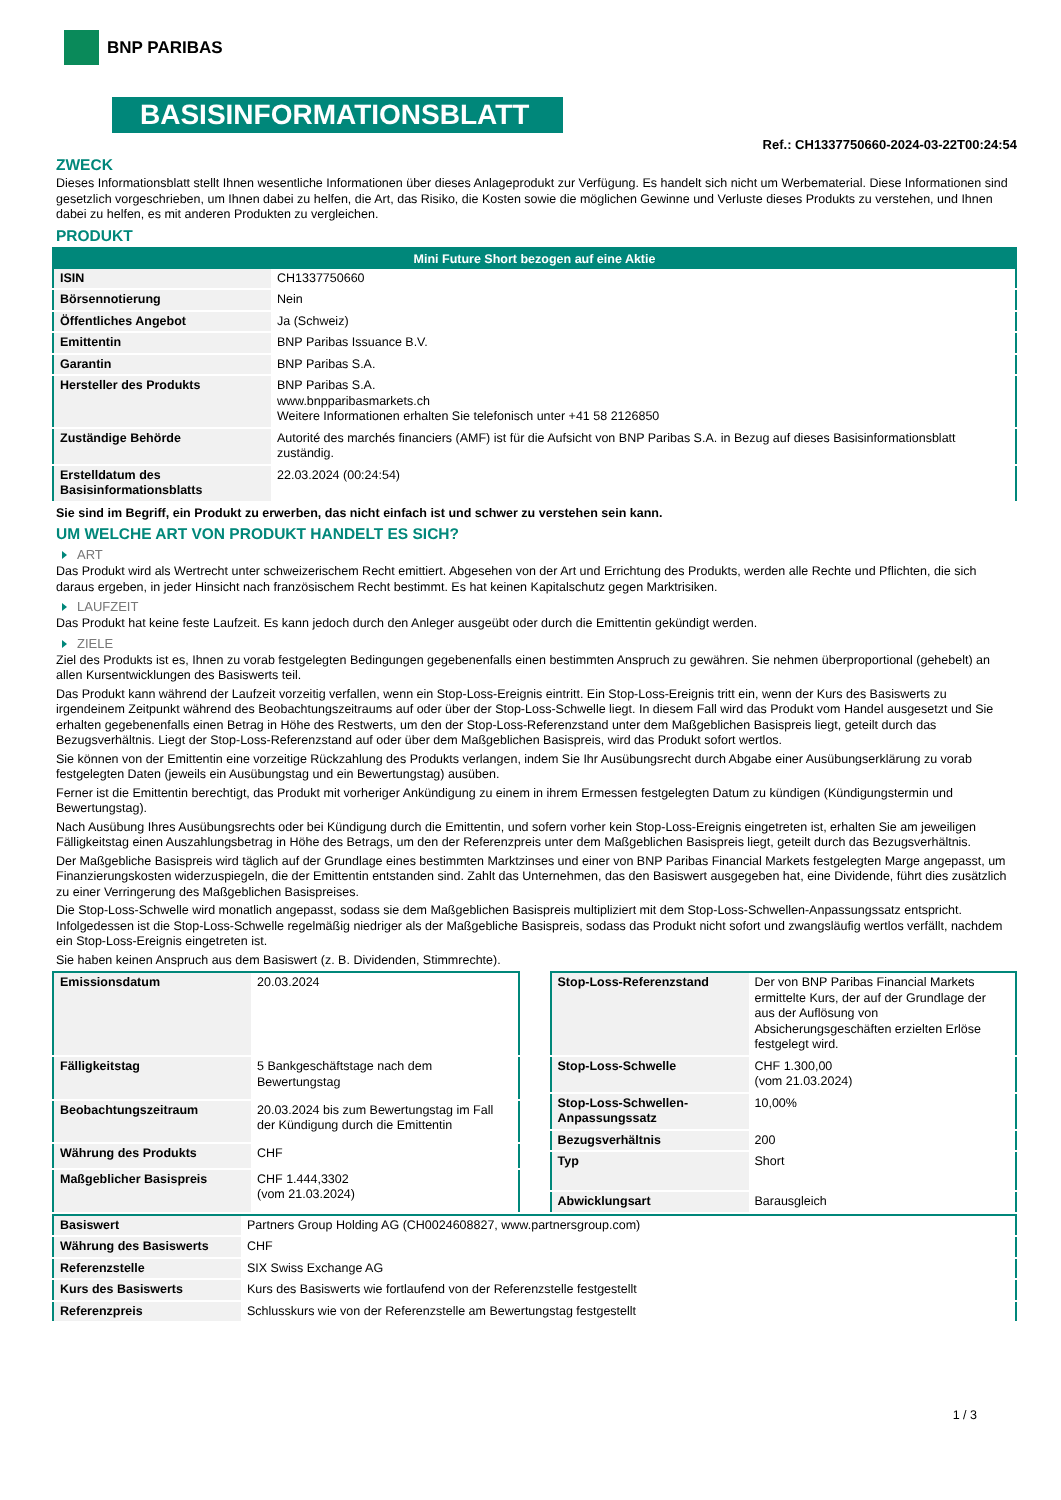BNP PARIBAS
BASISINFORMATIONSBLATT
Ref.: CH1337750660-2024-03-22T00:24:54
ZWECK
Dieses Informationsblatt stellt Ihnen wesentliche Informationen über dieses Anlageprodukt zur Verfügung. Es handelt sich nicht um Werbematerial. Diese Informationen sind gesetzlich vorgeschrieben, um Ihnen dabei zu helfen, die Art, das Risiko, die Kosten sowie die möglichen Gewinne und Verluste dieses Produkts zu verstehen, und Ihnen dabei zu helfen, es mit anderen Produkten zu vergleichen.
PRODUKT
| Mini Future Short bezogen auf eine Aktie | |
| --- | --- |
| ISIN | CH1337750660 |
| Börsennotierung | Nein |
| Öffentliches Angebot | Ja (Schweiz) |
| Emittentin | BNP Paribas Issuance B.V. |
| Garantin | BNP Paribas S.A. |
| Hersteller des Produkts | BNP Paribas S.A. www.bnpparibasmarkets.ch Weitere Informationen erhalten Sie telefonisch unter +41 58 2126850 |
| Zuständige Behörde | Autorité des marchés financiers (AMF) ist für die Aufsicht von BNP Paribas S.A. in Bezug auf dieses Basisinformationsblatt zuständig. |
| Erstelldatum des Basisinformationsblatts | 22.03.2024 (00:24:54) |
Sie sind im Begriff, ein Produkt zu erwerben, das nicht einfach ist und schwer zu verstehen sein kann.
UM WELCHE ART VON PRODUKT HANDELT ES SICH?
ART
Das Produkt wird als Wertrecht unter schweizerischem Recht emittiert. Abgesehen von der Art und Errichtung des Produkts, werden alle Rechte und Pflichten, die sich daraus ergeben, in jeder Hinsicht nach französischem Recht bestimmt. Es hat keinen Kapitalschutz gegen Marktrisiken.
LAUFZEIT
Das Produkt hat keine feste Laufzeit. Es kann jedoch durch den Anleger ausgeübt oder durch die Emittentin gekündigt werden.
ZIELE
Ziel des Produkts ist es, Ihnen zu vorab festgelegten Bedingungen gegebenenfalls einen bestimmten Anspruch zu gewähren. Sie nehmen überproportional (gehebelt) an allen Kursentwicklungen des Basiswerts teil.
Das Produkt kann während der Laufzeit vorzeitig verfallen, wenn ein Stop-Loss-Ereignis eintritt. Ein Stop-Loss-Ereignis tritt ein, wenn der Kurs des Basiswerts zu irgendeinem Zeitpunkt während des Beobachtungszeitraums auf oder über der Stop-Loss-Schwelle liegt. In diesem Fall wird das Produkt vom Handel ausgesetzt und Sie erhalten gegebenenfalls einen Betrag in Höhe des Restwerts, um den der Stop-Loss-Referenzstand unter dem Maßgeblichen Basispreis liegt, geteilt durch das Bezugsverhältnis. Liegt der Stop-Loss-Referenzstand auf oder über dem Maßgeblichen Basispreis, wird das Produkt sofort wertlos.
Sie können von der Emittentin eine vorzeitige Rückzahlung des Produkts verlangen, indem Sie Ihr Ausübungsrecht durch Abgabe einer Ausübungserklärung zu vorab festgelegten Daten (jeweils ein Ausübungstag und ein Bewertungstag) ausüben.
Ferner ist die Emittentin berechtigt, das Produkt mit vorheriger Ankündigung zu einem in ihrem Ermessen festgelegten Datum zu kündigen (Kündigungstermin und Bewertungstag).
Nach Ausübung Ihres Ausübungsrechts oder bei Kündigung durch die Emittentin, und sofern vorher kein Stop-Loss-Ereignis eingetreten ist, erhalten Sie am jeweiligen Fälligkeitstag einen Auszahlungsbetrag in Höhe des Betrags, um den der Referenzpreis unter dem Maßgeblichen Basispreis liegt, geteilt durch das Bezugsverhältnis.
Der Maßgebliche Basispreis wird täglich auf der Grundlage eines bestimmten Marktzinses und einer von BNP Paribas Financial Markets festgelegten Marge angepasst, um Finanzierungskosten widerzuspiegeln, die der Emittentin entstanden sind. Zahlt das Unternehmen, das den Basiswert ausgegeben hat, eine Dividende, führt dies zusätzlich zu einer Verringerung des Maßgeblichen Basispreises.
Die Stop-Loss-Schwelle wird monatlich angepasst, sodass sie dem Maßgeblichen Basispreis multipliziert mit dem Stop-Loss-Schwellen-Anpassungssatz entspricht. Infolgedessen ist die Stop-Loss-Schwelle regelmäßig niedriger als der Maßgebliche Basispreis, sodass das Produkt nicht sofort und zwangsläufig wertlos verfällt, nachdem ein Stop-Loss-Ereignis eingetreten ist.
Sie haben keinen Anspruch aus dem Basiswert (z. B. Dividenden, Stimmrechte).
| Emissionsdatum | 20.03.2024 |
| Fälligkeitstag | 5 Bankgeschäftstage nach dem Bewertungstag |
| Beobachtungszeitraum | 20.03.2024 bis zum Bewertungstag im Fall der Kündigung durch die Emittentin |
| Währung des Produkts | CHF |
| Maßgeblicher Basispreis | CHF 1.444,3302 (vom 21.03.2024) |
| Stop-Loss-Referenzstand | Der von BNP Paribas Financial Markets ermittelte Kurs, der auf der Grundlage der aus der Auflösung von Absicherungsgeschäften erzielten Erlöse festgelegt wird. |
| Stop-Loss-Schwelle | CHF 1.300,00 (vom 21.03.2024) |
| Stop-Loss-Schwellen-Anpassungssatz | 10,00% |
| Bezugsverhältnis | 200 |
| Typ | Short |
| Abwicklungsart | Barausgleich |
| Basiswert | Partners Group Holding AG (CH0024608827, www.partnersgroup.com) |
| Währung des Basiswerts | CHF |
| Referenzstelle | SIX Swiss Exchange AG |
| Kurs des Basiswerts | Kurs des Basiswerts wie fortlaufend von der Referenzstelle festgestellt |
| Referenzpreis | Schlusskurs wie von der Referenzstelle am Bewertungstag festgestellt |
1 / 3